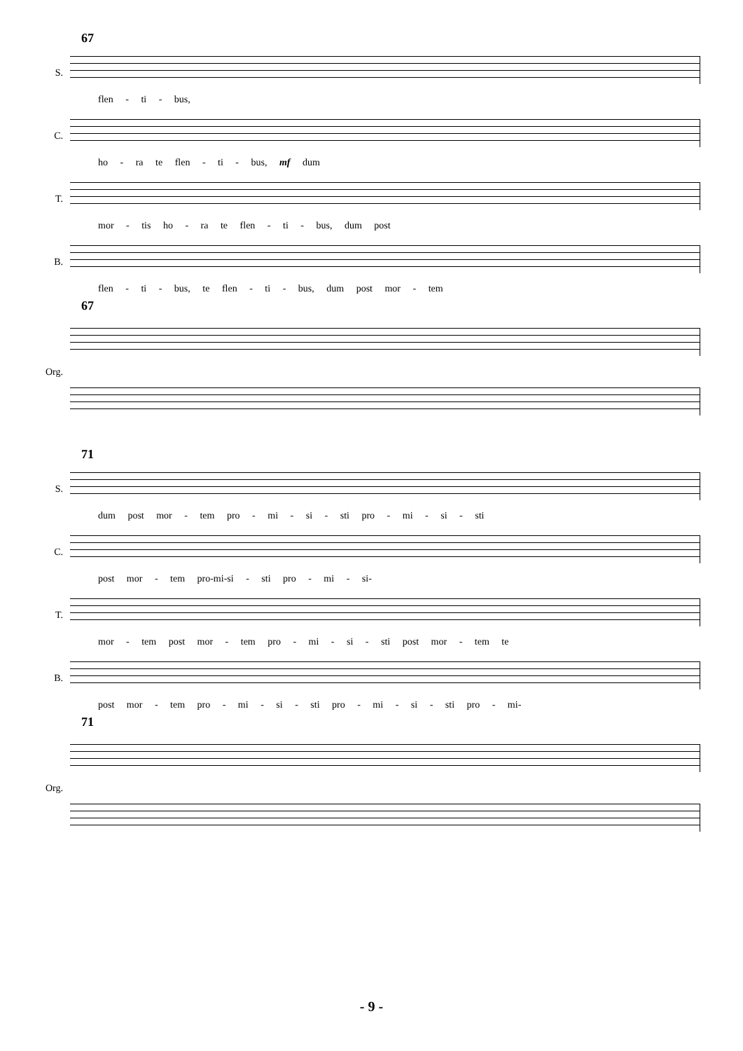67
S.
flen - ti - bus,
C.
ho - ra te flen - ti - bus, mf dum
T.
mor - tis ho - ra te flen - ti - bus, dum post
B.
flen - ti - bus, te flen - ti - bus, dum post mor - tem
67
Org.
71
S.
dum post mor - tem pro - mi - si - sti pro - mi - si - sti
C.
post mor - tem pro-mi-si - sti pro - mi - si-
T.
mor - tem post mor - tem pro - mi - si - sti post mor - tem te
B.
post mor - tem pro - mi - si - sti pro - mi - si - sti pro - mi-
71
Org.
- 9 -